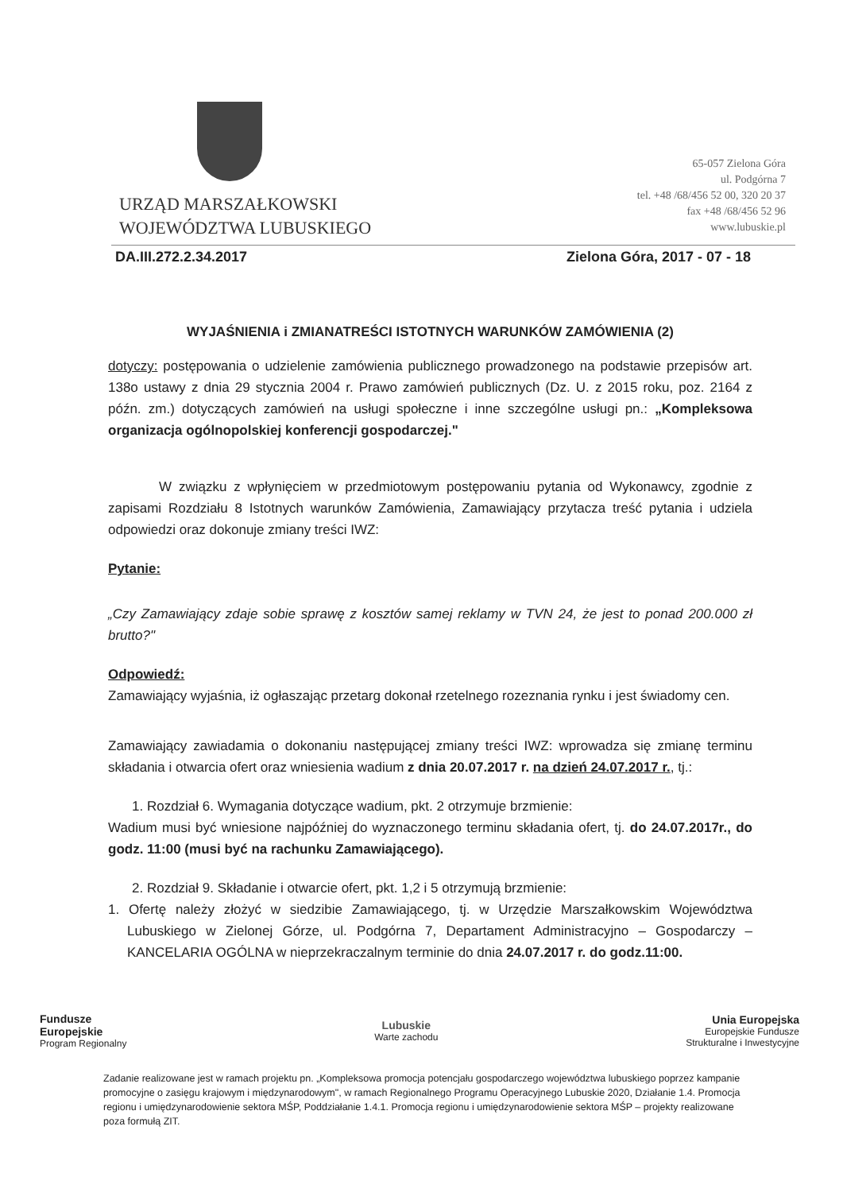URZĄD MARSZAŁKOWSKI
WOJEWÓDZTWA LUBUSKIEGO
65-057 Zielona Góra
ul. Podgórna 7
tel. +48 /68/456 52 00, 320 20 37
fax +48 /68/456 52 96
www.lubuskie.pl
DA.III.272.2.34.2017 Zielona Góra, 2017 - 07 - 18
WYJAŚNIENIA i ZMIANATREŚCI ISTOTNYCH WARUNKÓW ZAMÓWIENIA (2)
dotyczy: postępowania o udzielenie zamówienia publicznego prowadzonego na podstawie przepisów art. 138o ustawy z dnia 29 stycznia 2004 r. Prawo zamówień publicznych (Dz. U. z 2015 roku, poz. 2164 z późn. zm.) dotyczących zamówień na usługi społeczne i inne szczególne usługi pn.: „Kompleksowa organizacja ogólnopolskiej konferencji gospodarczej."
W związku z wpłynięciem w przedmiotowym postępowaniu pytania od Wykonawcy, zgodnie z zapisami Rozdziału 8 Istotnych warunków Zamówienia, Zamawiający przytacza treść pytania i udziela odpowiedzi oraz dokonuje zmiany treści IWZ:
Pytanie:
„Czy Zamawiający zdaje sobie sprawę z kosztów samej reklamy w TVN 24, że jest to ponad 200.000 zł brutto?"
Odpowiedź:
Zamawiający wyjaśnia, iż ogłaszając przetarg dokonał rzetelnego rozeznania rynku i jest świadomy cen.
Zamawiający zawiadamia o dokonaniu następującej zmiany treści IWZ: wprowadza się zmianę terminu składania i otwarcia ofert oraz wniesienia wadium z dnia 20.07.2017 r. na dzień 24.07.2017 r., tj.:
1. Rozdział 6. Wymagania dotyczące wadium, pkt. 2 otrzymuje brzmienie:
Wadium musi być wniesione najpóźniej do wyznaczonego terminu składania ofert, tj. do 24.07.2017r., do godz. 11:00 (musi być na rachunku Zamawiającego).
2. Rozdział 9. Składanie i otwarcie ofert, pkt. 1,2 i 5 otrzymują brzmienie:
1. Ofertę należy złożyć w siedzibie Zamawiającego, tj. w Urzędzie Marszałkowskim Województwa Lubuskiego w Zielonej Górze, ul. Podgórna 7, Departament Administracyjno – Gospodarczy – KANCELARIA OGÓLNA w nieprzekraczalnym terminie do dnia 24.07.2017 r. do godz.11:00.
Fundusze
Europejskie
Program Regionalny
Lubuskie
Warte zachodu
Unia Europejska
Europejskie Fundusze
Strukturalne i Inwestycyjne
Zadanie realizowane jest w ramach projektu pn. „Kompleksowa promocja potencjału gospodarczego województwa lubuskiego poprzez kampanie promocyjne o zasięgu krajowym i międzynarodowym", w ramach Regionalnego Programu Operacyjnego Lubuskie 2020, Działanie 1.4. Promocja regionu i umiędzynarodowienie sektora MŚP, Poddziałanie 1.4.1. Promocja regionu i umiędzynarodowienie sektora MŚP – projekty realizowane poza formułą ZIT.